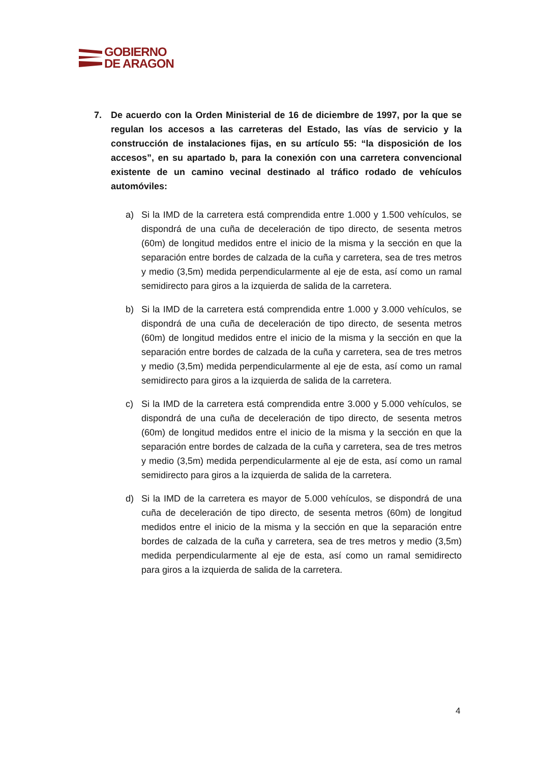GOBIERNO
DE ARAGON
7. De acuerdo con la Orden Ministerial de 16 de diciembre de 1997, por la que se regulan los accesos a las carreteras del Estado, las vías de servicio y la construcción de instalaciones fijas, en su artículo 55: “la disposición de los accesos”, en su apartado b, para la conexión con una carretera convencional existente de un camino vecinal destinado al tráfico rodado de vehículos automóviles:
a) Si la IMD de la carretera está comprendida entre 1.000 y 1.500 vehículos, se dispondrá de una cuña de deceleración de tipo directo, de sesenta metros (60m) de longitud medidos entre el inicio de la misma y la sección en que la separación entre bordes de calzada de la cuña y carretera, sea de tres metros y medio (3,5m) medida perpendicularmente al eje de esta, así como un ramal semidirecto para giros a la izquierda de salida de la carretera.
b) Si la IMD de la carretera está comprendida entre 1.000 y 3.000 vehículos, se dispondrá de una cuña de deceleración de tipo directo, de sesenta metros (60m) de longitud medidos entre el inicio de la misma y la sección en que la separación entre bordes de calzada de la cuña y carretera, sea de tres metros y medio (3,5m) medida perpendicularmente al eje de esta, así como un ramal semidirecto para giros a la izquierda de salida de la carretera.
c) Si la IMD de la carretera está comprendida entre 3.000 y 5.000 vehículos, se dispondrá de una cuña de deceleración de tipo directo, de sesenta metros (60m) de longitud medidos entre el inicio de la misma y la sección en que la separación entre bordes de calzada de la cuña y carretera, sea de tres metros y medio (3,5m) medida perpendicularmente al eje de esta, así como un ramal semidirecto para giros a la izquierda de salida de la carretera.
d) Si la IMD de la carretera es mayor de 5.000 vehículos, se dispondrá de una cuña de deceleración de tipo directo, de sesenta metros (60m) de longitud medidos entre el inicio de la misma y la sección en que la separación entre bordes de calzada de la cuña y carretera, sea de tres metros y medio (3,5m) medida perpendicularmente al eje de esta, así como un ramal semidirecto para giros a la izquierda de salida de la carretera.
4